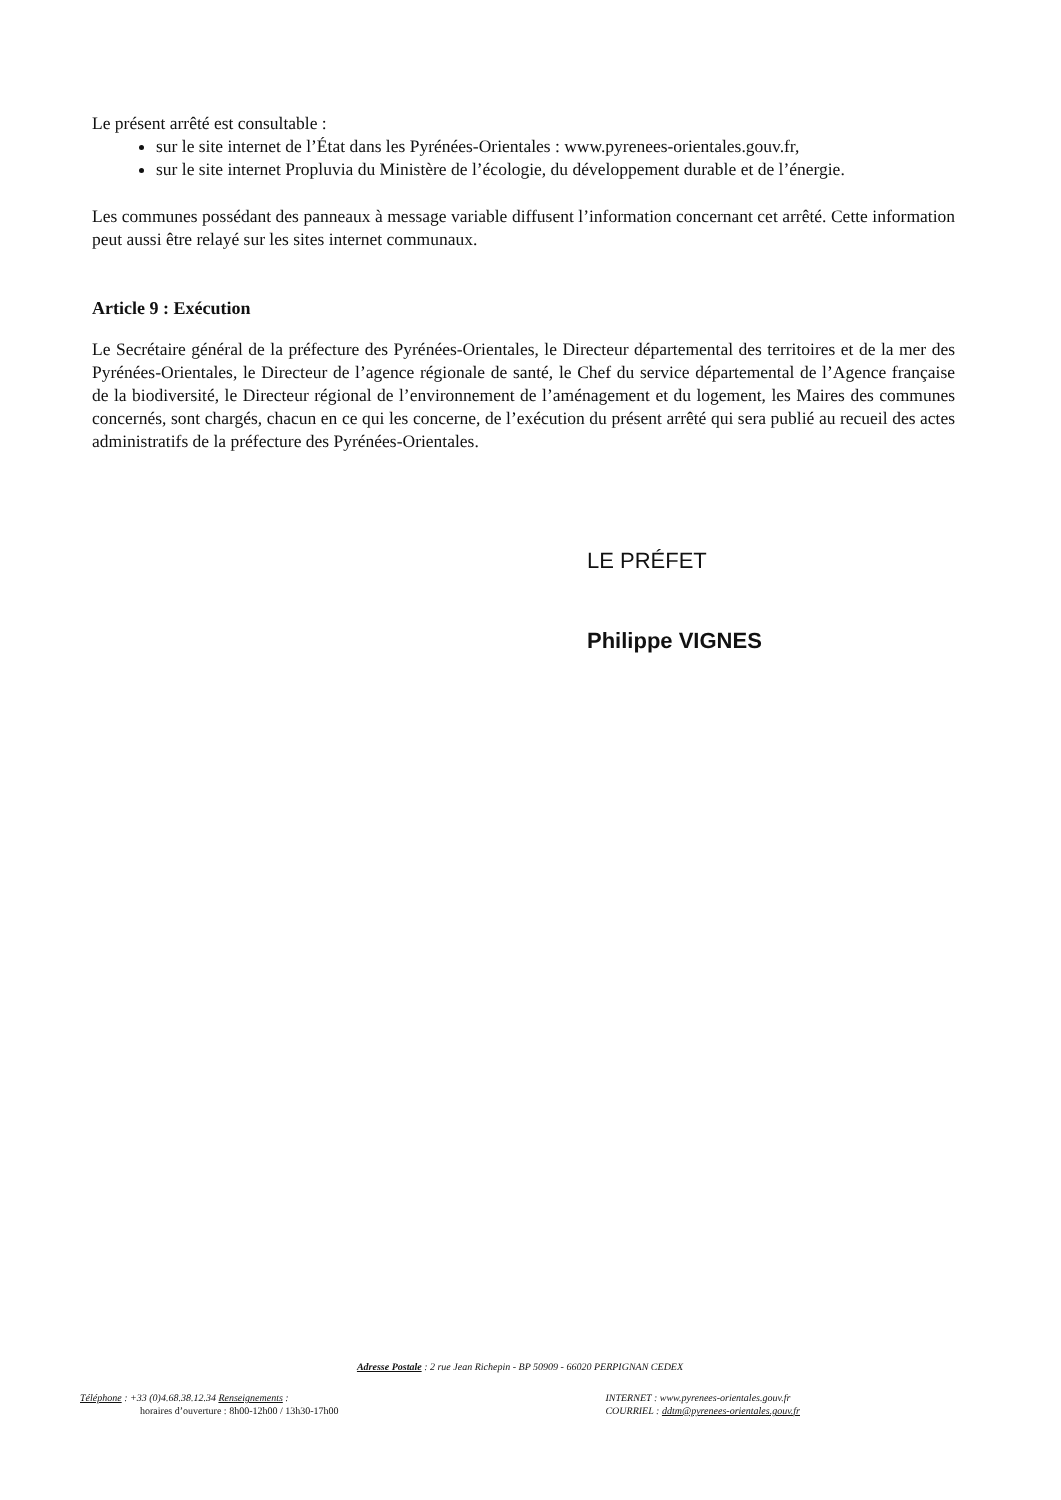Le présent arrêté est consultable :
sur le site internet de l’État dans les Pyrénées-Orientales : www.pyrenees-orientales.gouv.fr,
sur le site internet Propluvia du Ministère de l’écologie, du développement durable et de l’énergie.
Les communes possédant des panneaux à message variable diffusent l’information concernant cet arrêté. Cette information peut aussi être relayé sur les sites internet communaux.
Article 9 : Exécution
Le Secrétaire général de la préfecture des Pyrénées-Orientales, le Directeur départemental des territoires et de la mer des Pyrénées-Orientales, le Directeur de l’agence régionale de santé, le Chef du service départemental de l’Agence française de la biodiversité, le Directeur régional de l’environnement de l’aménagement et du logement, les Maires des communes concernés, sont chargés, chacun en ce qui les concerne, de l’exécution du présent arrêté qui sera publié au recueil des actes administratifs de la préfecture des Pyrénées-Orientales.
LE PRÉFET
Philippe VIGNES
Adresse Postale : 2 rue Jean Richepin - BP 50909 - 66020 PERPIGNAN CEDEX
Téléphone : +33 (0)4.68.38.12.34 Renseignements :
horaires d’ouverture : 8h00-12h00 / 13h30-17h00
INTERNET : www.pyrenees-orientales.gouv.fr
COURRIEL : ddtm@pyrenees-orientales.gouv.fr